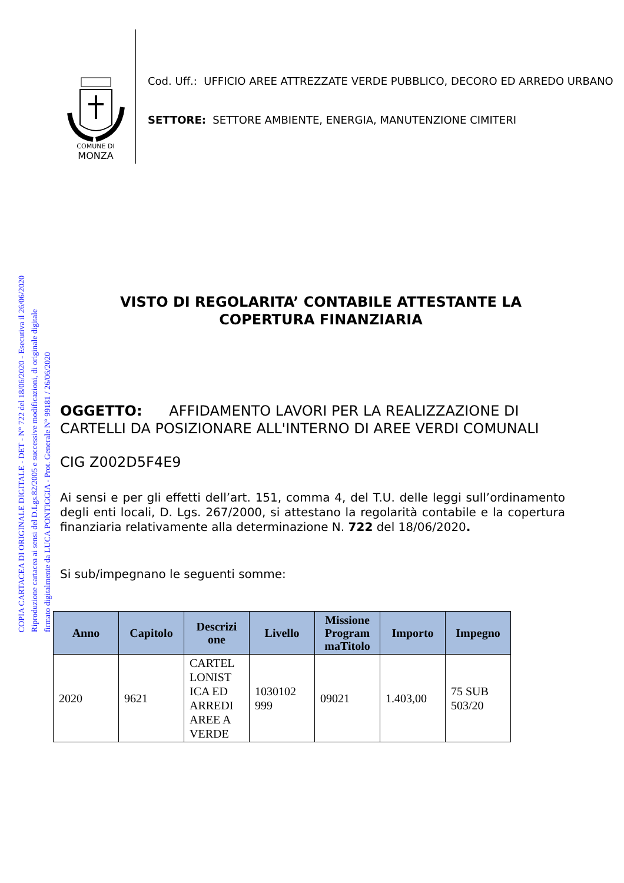COPIA CARTACEA DI ORIGINALE DIGITALE - DET - N° 722 del 18/06/2020 - Esecutiva il 26/06/2020
Riproduzione cartacea ai sensi del D.Lgs.82/2005 e successive modificazioni, di originale digitale
firmato digitalmente da LUCA PONTIGGIA - Prot. Generale N° 99181 / 26/06/2020
COMUNE DI
MONZA
Cod. Uff.: UFFICIO AREE ATTREZZATE VERDE PUBBLICO, DECORO ED ARREDO URBANO
SETTORE: SETTORE AMBIENTE, ENERGIA, MANUTENZIONE CIMITERI
VISTO DI REGOLARITA’ CONTABILE ATTESTANTE LA
COPERTURA FINANZIARIA
OGGETTO: AFFIDAMENTO LAVORI PER LA REALIZZAZIONE DI CARTELLI DA POSIZIONARE ALL'INTERNO DI AREE VERDI COMUNALI
CIG Z002D5F4E9
Ai sensi e per gli effetti dell’art. 151, comma 4, del T.U. delle leggi sull’ordinamento degli enti locali, D. Lgs. 267/2000, si attestano la regolarità contabile e la copertura finanziaria relativamente alla determinazione N. 722 del 18/06/2020.
Si sub/impegnano le seguenti somme:
| Anno | Capitolo | Descrizi one | Livello | Missione Program maTitolo | Importo | Impegno |
| --- | --- | --- | --- | --- | --- | --- |
| 2020 | 9621 | CARTEL LONIST ICA ED ARREDI AREE A VERDE | 1030102 999 | 09021 | 1.403,00 | 75 SUB 503/20 |